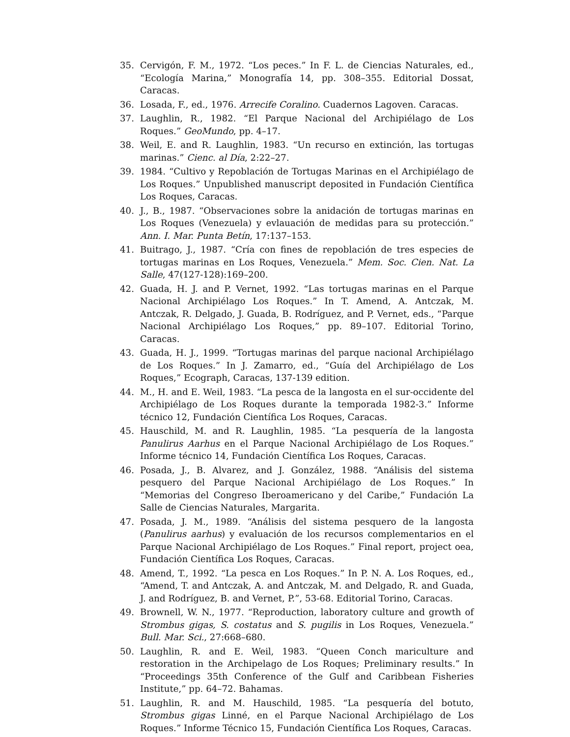35. Cervigón, F. M., 1972. “Los peces.” In F. L. de Ciencias Naturales, ed., “Ecología Marina,” Monografía 14, pp. 308–355. Editorial Dossat, Caracas.
36. Losada, F., ed., 1976. Arrecife Coralino. Cuadernos Lagoven. Caracas.
37. Laughlin, R., 1982. “El Parque Nacional del Archipiélago de Los Roques.” GeoMundo, pp. 4–17.
38. Weil, E. and R. Laughlin, 1983. “Un recurso en extinción, las tortugas marinas.” Cienc. al Día, 2:22–27.
39. 1984. “Cultivo y Repoblación de Tortugas Marinas en el Archipiélago de Los Roques.” Unpublished manuscript deposited in Fundación Científica Los Roques, Caracas.
40. J., B., 1987. “Observaciones sobre la anidación de tortugas marinas en Los Roques (Venezuela) y evlauación de medidas para su protección.” Ann. I. Mar. Punta Betín, 17:137–153.
41. Buitrago, J., 1987. “Cría con fines de repoblación de tres especies de tortugas marinas en Los Roques, Venezuela.” Mem. Soc. Cien. Nat. La Salle, 47(127-128):169–200.
42. Guada, H. J. and P. Vernet, 1992. “Las tortugas marinas en el Parque Nacional Archipiélago Los Roques.” In T. Amend, A. Antczak, M. Antczak, R. Delgado, J. Guada, B. Rodríguez, and P. Vernet, eds., “Parque Nacional Archipiélago Los Roques,” pp. 89–107. Editorial Torino, Caracas.
43. Guada, H. J., 1999. “Tortugas marinas del parque nacional Archipiélago de Los Roques.” In J. Zamarro, ed., “Guía del Archipiélago de Los Roques,” Ecograph, Caracas, 137-139 edition.
44. M., H. and E. Weil, 1983. “La pesca de la langosta en el sur-occidente del Archipiélago de Los Roques durante la temporada 1982-3.” Informe técnico 12, Fundación Científica Los Roques, Caracas.
45. Hauschild, M. and R. Laughlin, 1985. “La pesquería de la langosta Panulirus Aarhus en el Parque Nacional Archipiélago de Los Roques.” Informe técnico 14, Fundación Científica Los Roques, Caracas.
46. Posada, J., B. Alvarez, and J. González, 1988. “Análisis del sistema pesquero del Parque Nacional Archipiélago de Los Roques.” In “Memorias del Congreso Iberoamericano y del Caribe,” Fundación La Salle de Ciencias Naturales, Margarita.
47. Posada, J. M., 1989. “Análisis del sistema pesquero de la langosta (Panulirus aarhus) y evaluación de los recursos complementarios en el Parque Nacional Archipiélago de Los Roques.” Final report, project oea, Fundación Científica Los Roques, Caracas.
48. Amend, T., 1992. “La pesca en Los Roques.” In P. N. A. Los Roques, ed., “Amend, T. and Antczak, A. and Antczak, M. and Delgado, R. and Guada, J. and Rodríguez, B. and Vernet, P.”, 53-68. Editorial Torino, Caracas.
49. Brownell, W. N., 1977. “Reproduction, laboratory culture and growth of Strombus gigas, S. costatus and S. pugilis in Los Roques, Venezuela.” Bull. Mar. Sci., 27:668–680.
50. Laughlin, R. and E. Weil, 1983. “Queen Conch mariculture and restoration in the Archipelago de Los Roques; Preliminary results.” In “Proceedings 35th Conference of the Gulf and Caribbean Fisheries Institute,” pp. 64–72. Bahamas.
51. Laughlin, R. and M. Hauschild, 1985. “La pesquería del botuto, Strombus gigas Linné, en el Parque Nacional Archipiélago de Los Roques.” Informe Técnico 15, Fundación Científica Los Roques, Caracas.